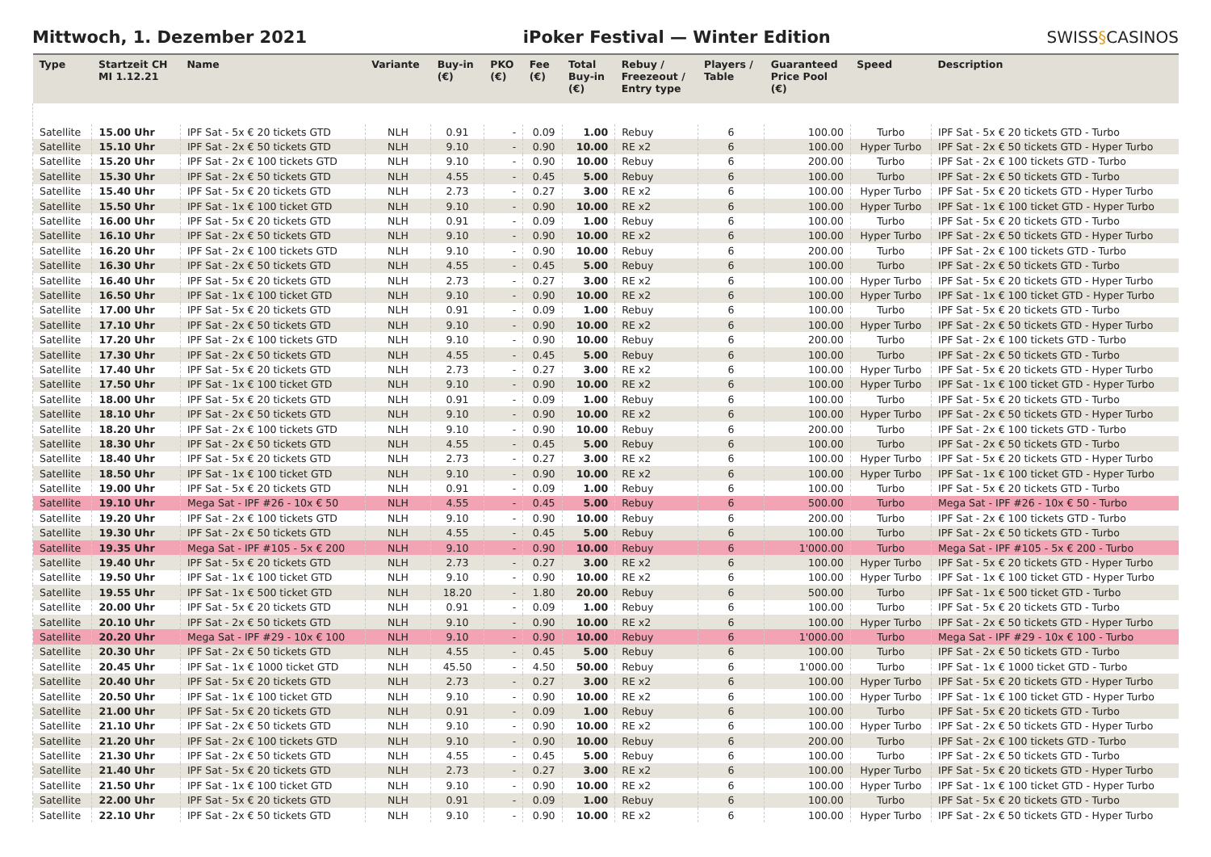Mittwoch, 1. Dezember 2021
iPoker Festival — Winter Edition
SWISS§CASINOS
| Type | Startzeit CH MI 1.12.21 | Name | Variante | Buy-in (€) | PKO (€) | Fee (€) | Total Buy-in (€) | Rebuy / Freezeout / Entry type | Players / Table | Guaranteed Price Pool (€) | Speed | Description |
| --- | --- | --- | --- | --- | --- | --- | --- | --- | --- | --- | --- | --- |
| Satellite | 15.00 Uhr | IPF Sat - 5x € 20 tickets GTD | NLH | 0.91 | - | 0.09 | 1.00 | Rebuy | 6 | 100.00 | Turbo | IPF Sat - 5x € 20 tickets GTD - Turbo |
| Satellite | 15.10 Uhr | IPF Sat - 2x € 50 tickets GTD | NLH | 9.10 | - | 0.90 | 10.00 | RE x2 | 6 | 100.00 | Hyper Turbo | IPF Sat - 2x € 50 tickets GTD - Hyper Turbo |
| Satellite | 15.20 Uhr | IPF Sat - 2x € 100 tickets GTD | NLH | 9.10 | - | 0.90 | 10.00 | Rebuy | 6 | 200.00 | Turbo | IPF Sat - 2x € 100 tickets GTD - Turbo |
| Satellite | 15.30 Uhr | IPF Sat - 2x € 50 tickets GTD | NLH | 4.55 | - | 0.45 | 5.00 | Rebuy | 6 | 100.00 | Turbo | IPF Sat - 2x € 50 tickets GTD - Turbo |
| Satellite | 15.40 Uhr | IPF Sat - 5x € 20 tickets GTD | NLH | 2.73 | - | 0.27 | 3.00 | RE x2 | 6 | 100.00 | Hyper Turbo | IPF Sat - 5x € 20 tickets GTD - Hyper Turbo |
| Satellite | 15.50 Uhr | IPF Sat - 1x € 100 ticket GTD | NLH | 9.10 | - | 0.90 | 10.00 | RE x2 | 6 | 100.00 | Hyper Turbo | IPF Sat - 1x € 100 ticket GTD - Hyper Turbo |
| Satellite | 16.00 Uhr | IPF Sat - 5x € 20 tickets GTD | NLH | 0.91 | - | 0.09 | 1.00 | Rebuy | 6 | 100.00 | Turbo | IPF Sat - 5x € 20 tickets GTD - Turbo |
| Satellite | 16.10 Uhr | IPF Sat - 2x € 50 tickets GTD | NLH | 9.10 | - | 0.90 | 10.00 | RE x2 | 6 | 100.00 | Hyper Turbo | IPF Sat - 2x € 50 tickets GTD - Hyper Turbo |
| Satellite | 16.20 Uhr | IPF Sat - 2x € 100 tickets GTD | NLH | 9.10 | - | 0.90 | 10.00 | Rebuy | 6 | 200.00 | Turbo | IPF Sat - 2x € 100 tickets GTD - Turbo |
| Satellite | 16.30 Uhr | IPF Sat - 2x € 50 tickets GTD | NLH | 4.55 | - | 0.45 | 5.00 | Rebuy | 6 | 100.00 | Turbo | IPF Sat - 2x € 50 tickets GTD - Turbo |
| Satellite | 16.40 Uhr | IPF Sat - 5x € 20 tickets GTD | NLH | 2.73 | - | 0.27 | 3.00 | RE x2 | 6 | 100.00 | Hyper Turbo | IPF Sat - 5x € 20 tickets GTD - Hyper Turbo |
| Satellite | 16.50 Uhr | IPF Sat - 1x € 100 ticket GTD | NLH | 9.10 | - | 0.90 | 10.00 | RE x2 | 6 | 100.00 | Hyper Turbo | IPF Sat - 1x € 100 ticket GTD - Hyper Turbo |
| Satellite | 17.00 Uhr | IPF Sat - 5x € 20 tickets GTD | NLH | 0.91 | - | 0.09 | 1.00 | Rebuy | 6 | 100.00 | Turbo | IPF Sat - 5x € 20 tickets GTD - Turbo |
| Satellite | 17.10 Uhr | IPF Sat - 2x € 50 tickets GTD | NLH | 9.10 | - | 0.90 | 10.00 | RE x2 | 6 | 100.00 | Hyper Turbo | IPF Sat - 2x € 50 tickets GTD - Hyper Turbo |
| Satellite | 17.20 Uhr | IPF Sat - 2x € 100 tickets GTD | NLH | 9.10 | - | 0.90 | 10.00 | Rebuy | 6 | 200.00 | Turbo | IPF Sat - 2x € 100 tickets GTD - Turbo |
| Satellite | 17.30 Uhr | IPF Sat - 2x € 50 tickets GTD | NLH | 4.55 | - | 0.45 | 5.00 | Rebuy | 6 | 100.00 | Turbo | IPF Sat - 2x € 50 tickets GTD - Turbo |
| Satellite | 17.40 Uhr | IPF Sat - 5x € 20 tickets GTD | NLH | 2.73 | - | 0.27 | 3.00 | RE x2 | 6 | 100.00 | Hyper Turbo | IPF Sat - 5x € 20 tickets GTD - Hyper Turbo |
| Satellite | 17.50 Uhr | IPF Sat - 1x € 100 ticket GTD | NLH | 9.10 | - | 0.90 | 10.00 | RE x2 | 6 | 100.00 | Hyper Turbo | IPF Sat - 1x € 100 ticket GTD - Hyper Turbo |
| Satellite | 18.00 Uhr | IPF Sat - 5x € 20 tickets GTD | NLH | 0.91 | - | 0.09 | 1.00 | Rebuy | 6 | 100.00 | Turbo | IPF Sat - 5x € 20 tickets GTD - Turbo |
| Satellite | 18.10 Uhr | IPF Sat - 2x € 50 tickets GTD | NLH | 9.10 | - | 0.90 | 10.00 | RE x2 | 6 | 100.00 | Hyper Turbo | IPF Sat - 2x € 50 tickets GTD - Hyper Turbo |
| Satellite | 18.20 Uhr | IPF Sat - 2x € 100 tickets GTD | NLH | 9.10 | - | 0.90 | 10.00 | Rebuy | 6 | 200.00 | Turbo | IPF Sat - 2x € 100 tickets GTD - Turbo |
| Satellite | 18.30 Uhr | IPF Sat - 2x € 50 tickets GTD | NLH | 4.55 | - | 0.45 | 5.00 | Rebuy | 6 | 100.00 | Turbo | IPF Sat - 2x € 50 tickets GTD - Turbo |
| Satellite | 18.40 Uhr | IPF Sat - 5x € 20 tickets GTD | NLH | 2.73 | - | 0.27 | 3.00 | RE x2 | 6 | 100.00 | Hyper Turbo | IPF Sat - 5x € 20 tickets GTD - Hyper Turbo |
| Satellite | 18.50 Uhr | IPF Sat - 1x € 100 ticket GTD | NLH | 9.10 | - | 0.90 | 10.00 | RE x2 | 6 | 100.00 | Hyper Turbo | IPF Sat - 1x € 100 ticket GTD - Hyper Turbo |
| Satellite | 19.00 Uhr | IPF Sat - 5x € 20 tickets GTD | NLH | 0.91 | - | 0.09 | 1.00 | Rebuy | 6 | 100.00 | Turbo | IPF Sat - 5x € 20 tickets GTD - Turbo |
| Satellite | 19.10 Uhr | Mega Sat - IPF #26 - 10x € 50 | NLH | 4.55 | - | 0.45 | 5.00 | Rebuy | 6 | 500.00 | Turbo | Mega Sat - IPF #26 - 10x € 50 - Turbo |
| Satellite | 19.20 Uhr | IPF Sat - 2x € 100 tickets GTD | NLH | 9.10 | - | 0.90 | 10.00 | Rebuy | 6 | 200.00 | Turbo | IPF Sat - 2x € 100 tickets GTD - Turbo |
| Satellite | 19.30 Uhr | IPF Sat - 2x € 50 tickets GTD | NLH | 4.55 | - | 0.45 | 5.00 | Rebuy | 6 | 100.00 | Turbo | IPF Sat - 2x € 50 tickets GTD - Turbo |
| Satellite | 19.35 Uhr | Mega Sat - IPF #105 - 5x € 200 | NLH | 9.10 | - | 0.90 | 10.00 | Rebuy | 6 | 1'000.00 | Turbo | Mega Sat - IPF #105 - 5x € 200 - Turbo |
| Satellite | 19.40 Uhr | IPF Sat - 5x € 20 tickets GTD | NLH | 2.73 | - | 0.27 | 3.00 | RE x2 | 6 | 100.00 | Hyper Turbo | IPF Sat - 5x € 20 tickets GTD - Hyper Turbo |
| Satellite | 19.50 Uhr | IPF Sat - 1x € 100 ticket GTD | NLH | 9.10 | - | 0.90 | 10.00 | RE x2 | 6 | 100.00 | Hyper Turbo | IPF Sat - 1x € 100 ticket GTD - Hyper Turbo |
| Satellite | 19.55 Uhr | IPF Sat - 1x € 500 ticket GTD | NLH | 18.20 | - | 1.80 | 20.00 | Rebuy | 6 | 500.00 | Turbo | IPF Sat - 1x € 500 ticket GTD - Turbo |
| Satellite | 20.00 Uhr | IPF Sat - 5x € 20 tickets GTD | NLH | 0.91 | - | 0.09 | 1.00 | Rebuy | 6 | 100.00 | Turbo | IPF Sat - 5x € 20 tickets GTD - Turbo |
| Satellite | 20.10 Uhr | IPF Sat - 2x € 50 tickets GTD | NLH | 9.10 | - | 0.90 | 10.00 | RE x2 | 6 | 100.00 | Hyper Turbo | IPF Sat - 2x € 50 tickets GTD - Hyper Turbo |
| Satellite | 20.20 Uhr | Mega Sat - IPF #29 - 10x € 100 | NLH | 9.10 | - | 0.90 | 10.00 | Rebuy | 6 | 1'000.00 | Turbo | Mega Sat - IPF #29 - 10x € 100 - Turbo |
| Satellite | 20.30 Uhr | IPF Sat - 2x € 50 tickets GTD | NLH | 4.55 | - | 0.45 | 5.00 | Rebuy | 6 | 100.00 | Turbo | IPF Sat - 2x € 50 tickets GTD - Turbo |
| Satellite | 20.45 Uhr | IPF Sat - 1x € 1000 ticket GTD | NLH | 45.50 | - | 4.50 | 50.00 | Rebuy | 6 | 1'000.00 | Turbo | IPF Sat - 1x € 1000 ticket GTD - Turbo |
| Satellite | 20.40 Uhr | IPF Sat - 5x € 20 tickets GTD | NLH | 2.73 | - | 0.27 | 3.00 | RE x2 | 6 | 100.00 | Hyper Turbo | IPF Sat - 5x € 20 tickets GTD - Hyper Turbo |
| Satellite | 20.50 Uhr | IPF Sat - 1x € 100 ticket GTD | NLH | 9.10 | - | 0.90 | 10.00 | RE x2 | 6 | 100.00 | Hyper Turbo | IPF Sat - 1x € 100 ticket GTD - Hyper Turbo |
| Satellite | 21.00 Uhr | IPF Sat - 5x € 20 tickets GTD | NLH | 0.91 | - | 0.09 | 1.00 | Rebuy | 6 | 100.00 | Turbo | IPF Sat - 5x € 20 tickets GTD - Turbo |
| Satellite | 21.10 Uhr | IPF Sat - 2x € 50 tickets GTD | NLH | 9.10 | - | 0.90 | 10.00 | RE x2 | 6 | 100.00 | Hyper Turbo | IPF Sat - 2x € 50 tickets GTD - Hyper Turbo |
| Satellite | 21.20 Uhr | IPF Sat - 2x € 100 tickets GTD | NLH | 9.10 | - | 0.90 | 10.00 | Rebuy | 6 | 200.00 | Turbo | IPF Sat - 2x € 100 tickets GTD - Turbo |
| Satellite | 21.30 Uhr | IPF Sat - 2x € 50 tickets GTD | NLH | 4.55 | - | 0.45 | 5.00 | Rebuy | 6 | 100.00 | Turbo | IPF Sat - 2x € 50 tickets GTD - Turbo |
| Satellite | 21.40 Uhr | IPF Sat - 5x € 20 tickets GTD | NLH | 2.73 | - | 0.27 | 3.00 | RE x2 | 6 | 100.00 | Hyper Turbo | IPF Sat - 5x € 20 tickets GTD - Hyper Turbo |
| Satellite | 21.50 Uhr | IPF Sat - 1x € 100 ticket GTD | NLH | 9.10 | - | 0.90 | 10.00 | RE x2 | 6 | 100.00 | Hyper Turbo | IPF Sat - 1x € 100 ticket GTD - Hyper Turbo |
| Satellite | 22.00 Uhr | IPF Sat - 5x € 20 tickets GTD | NLH | 0.91 | - | 0.09 | 1.00 | Rebuy | 6 | 100.00 | Turbo | IPF Sat - 5x € 20 tickets GTD - Turbo |
| Satellite | 22.10 Uhr | IPF Sat - 2x € 50 tickets GTD | NLH | 9.10 | - | 0.90 | 10.00 | RE x2 | 6 | 100.00 | Hyper Turbo | IPF Sat - 2x € 50 tickets GTD - Hyper Turbo |